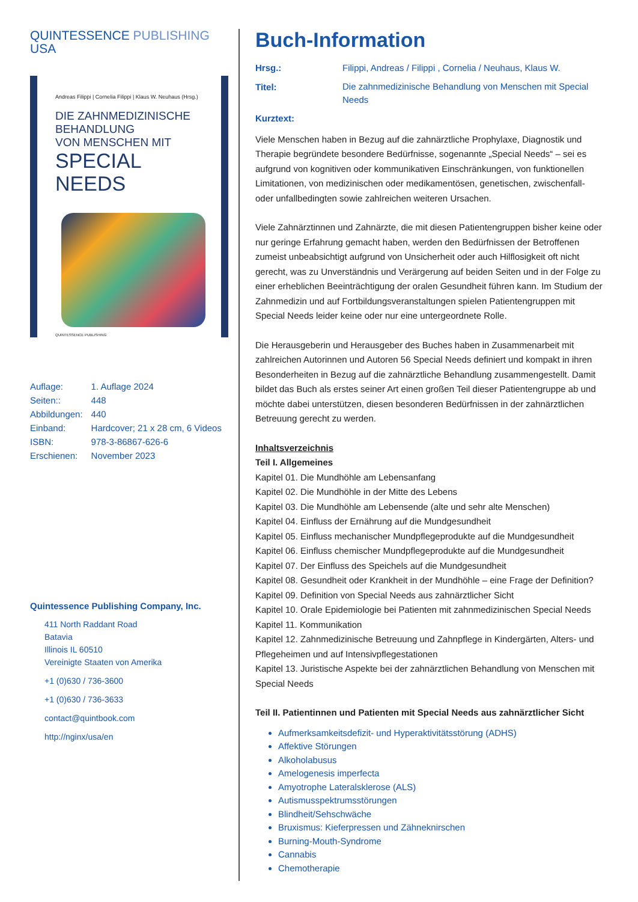QUINTESSENCE PUBLISHING
USA
Andreas Filippi | Cornelia Filippi | Klaus W. Neuhaus (Hrsg.)
DIE ZAHNMEDIZINISCHE
BEHANDLUNG
VON MENSCHEN MIT
SPECIAL NEEDS
QUINTESSENCE PUBLISHING
| Auflage: | 1. Auflage 2024 |
| Seiten:: | 448 |
| Abbildungen: | 440 |
| Einband: | Hardcover; 21 x 28 cm, 6 Videos |
| ISBN: | 978-3-86867-626-6 |
| Erschienen: | November 2023 |
Quintessence Publishing Company, Inc.
411 North Raddant Road
Batavia
Illinois IL 60510
Vereinigte Staaten von Amerika
+1 (0)630 / 736-3600
+1 (0)630 / 736-3633
contact@quintbook.com
http://nginx/usa/en
Buch-Information
| Hrsg.: | Filippi, Andreas / Filippi , Cornelia / Neuhaus, Klaus W. |
| Titel: | Die zahnmedizinische Behandlung von Menschen mit Special Needs |
| Kurztext: | |
Viele Menschen haben in Bezug auf die zahnärztliche Prophylaxe, Diagnostik und Therapie begründete besondere Bedürfnisse, sogenannte „Special Needs“ – sei es aufgrund von kognitiven oder kommunikativen Einschränkungen, von funktionellen Limitationen, von medizinischen oder medikamentösen, genetischen, zwischenfall- oder unfallbedingten sowie zahlreichen weiteren Ursachen.
Viele Zahnärztinnen und Zahnärzte, die mit diesen Patientengruppen bisher keine oder nur geringe Erfahrung gemacht haben, werden den Bedürfnissen der Betroffenen zumeist unbeabsichtigt aufgrund von Unsicherheit oder auch Hilflosigkeit oft nicht gerecht, was zu Unverständnis und Verärgerung auf beiden Seiten und in der Folge zu einer erheblichen Beeinträchtigung der oralen Gesundheit führen kann. Im Studium der Zahnmedizin und auf Fortbildungsveranstaltungen spielen Patientengruppen mit Special Needs leider keine oder nur eine untergeordnete Rolle.
Die Herausgeberin und Herausgeber des Buches haben in Zusammenarbeit mit zahlreichen Autorinnen und Autoren 56 Special Needs definiert und kompakt in ihren Besonderheiten in Bezug auf die zahnärztliche Behandlung zusammengestellt. Damit bildet das Buch als erstes seiner Art einen großen Teil dieser Patientengruppe ab und möchte dabei unterstützen, diesen besonderen Bedürfnissen in der zahnärztlichen Betreuung gerecht zu werden.
Inhaltsverzeichnis
Teil I. Allgemeines
Kapitel 01. Die Mundhöhle am Lebensanfang
Kapitel 02. Die Mundhöhle in der Mitte des Lebens
Kapitel 03. Die Mundhöhle am Lebensende (alte und sehr alte Menschen)
Kapitel 04. Einfluss der Ernährung auf die Mundgesundheit
Kapitel 05. Einfluss mechanischer Mundpflegeprodukte auf die Mundgesundheit
Kapitel 06. Einfluss chemischer Mundpflegeprodukte auf die Mundgesundheit
Kapitel 07. Der Einfluss des Speichels auf die Mundgesundheit
Kapitel 08. Gesundheit oder Krankheit in der Mundhöhle – eine Frage der Definition?
Kapitel 09. Definition von Special Needs aus zahnärztlicher Sicht
Kapitel 10. Orale Epidemiologie bei Patienten mit zahnmedizinischen Special Needs
Kapitel 11. Kommunikation
Kapitel 12. Zahnmedizinische Betreuung und Zahnpflege in Kindergärten, Alters- und Pflegeheimen und auf Intensivpflegestationen
Kapitel 13. Juristische Aspekte bei der zahnärztlichen Behandlung von Menschen mit Special Needs
Teil II. Patientinnen und Patienten mit Special Needs aus zahnärztlicher Sicht
Aufmerksamkeitsdefizit- und Hyperaktivitätsstörung (ADHS)
Affektive Störungen
Alkoholabusus
Amelogenesis imperfecta
Amyotrophe Lateralsklerose (ALS)
Autismusspektrumsstörungen
Blindheit/Sehschwäche
Bruxismus: Kieferpressen und Zähneknirschen
Burning-Mouth-Syndrome
Cannabis
Chemotherapie